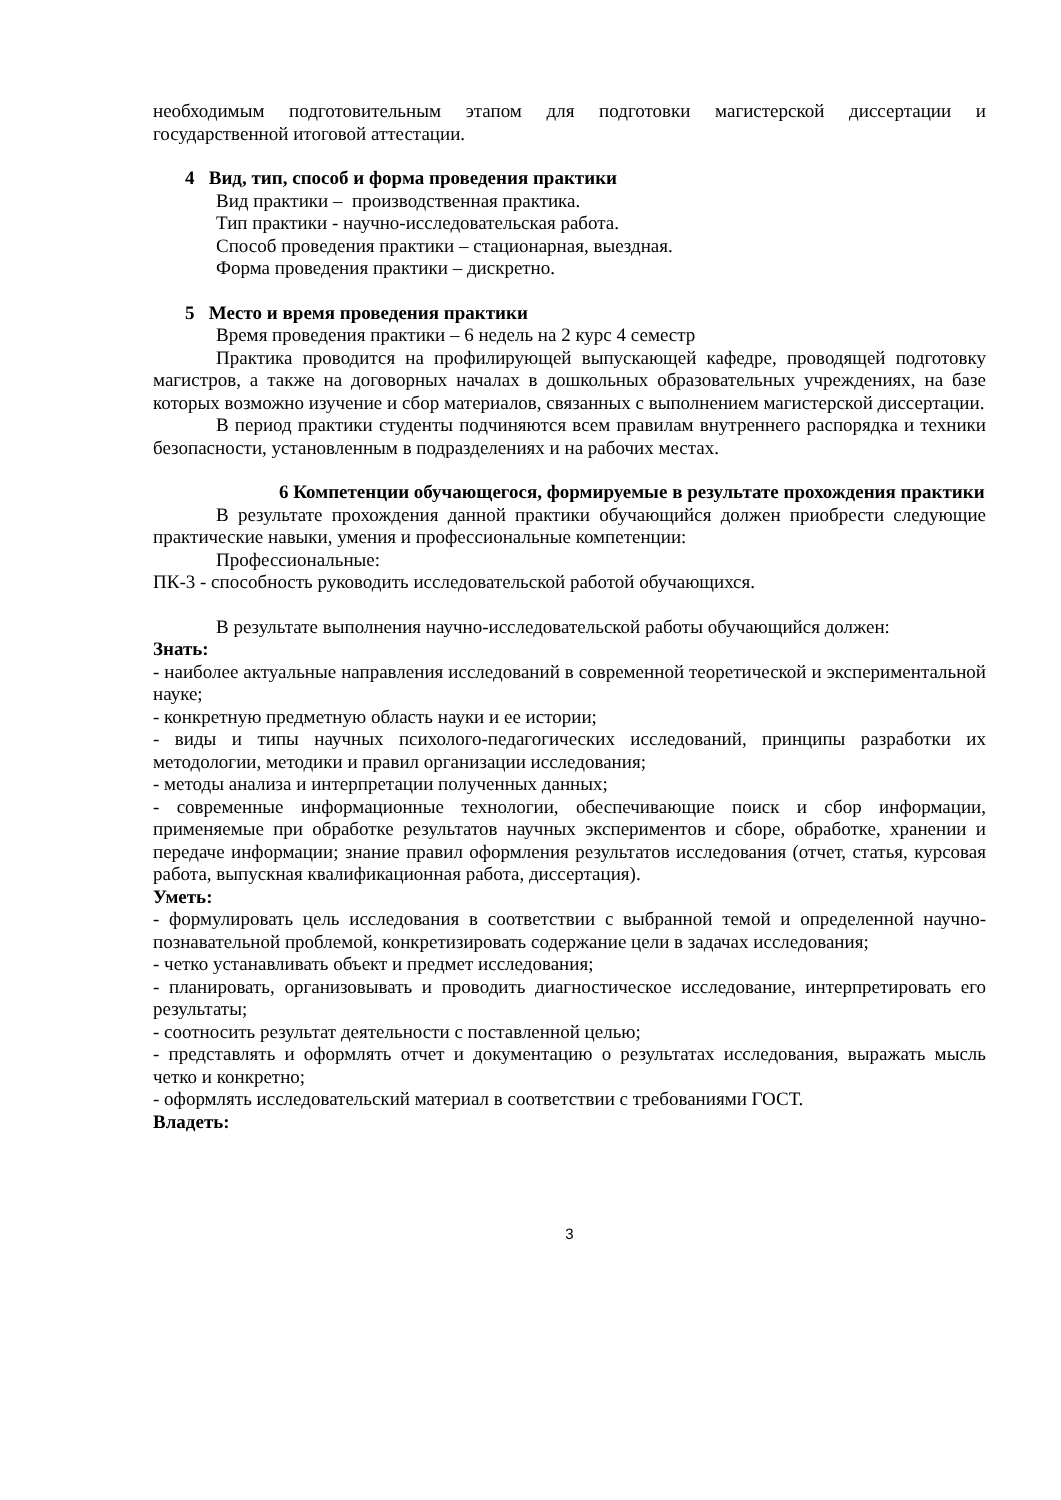необходимым подготовительным этапом для подготовки магистерской диссертации и государственной итоговой аттестации.
4 Вид, тип, способ и форма проведения практики
Вид практики – производственная практика.
Тип практики - научно-исследовательская работа.
Способ проведения практики – стационарная, выездная.
Форма проведения практики – дискретно.
5 Место и время проведения практики
Время проведения практики – 6 недель на 2 курс 4 семестр
Практика проводится на профилирующей выпускающей кафедре, проводящей подготовку магистров, а также на договорных началах в дошкольных образовательных учреждениях, на базе которых возможно изучение и сбор материалов, связанных с выполнением магистерской диссертации.
В период практики студенты подчиняются всем правилам внутреннего распорядка и техники безопасности, установленным в подразделениях и на рабочих местах.
6 Компетенции обучающегося, формируемые в результате прохождения практики
В результате прохождения данной практики обучающийся должен приобрести следующие практические навыки, умения и профессиональные компетенции:
Профессиональные:
ПК-3 - способность руководить исследовательской работой обучающихся.
В результате выполнения научно-исследовательской работы обучающийся должен:
Знать:
- наиболее актуальные направления исследований в современной теоретической и экспериментальной науке;
- конкретную предметную область науки и ее истории;
- виды и типы научных психолого-педагогических исследований, принципы разработки их методологии, методики и правил организации исследования;
- методы анализа и интерпретации полученных данных;
- современные информационные технологии, обеспечивающие поиск и сбор информации, применяемые при обработке результатов научных экспериментов и сборе, обработке, хранении и передаче информации; знание правил оформления результатов исследования (отчет, статья, курсовая работа, выпускная квалификационная работа, диссертация).
Уметь:
- формулировать цель исследования в соответствии с выбранной темой и определенной научно-познавательной проблемой, конкретизировать содержание цели в задачах исследования;
- четко устанавливать объект и предмет исследования;
- планировать, организовывать и проводить диагностическое исследование, интерпретировать его результаты;
- соотносить результат деятельности с поставленной целью;
- представлять и оформлять отчет и документацию о результатах исследования, выражать мысль четко и конкретно;
- оформлять исследовательский материал в соответствии с требованиями ГОСТ.
Владеть:
3